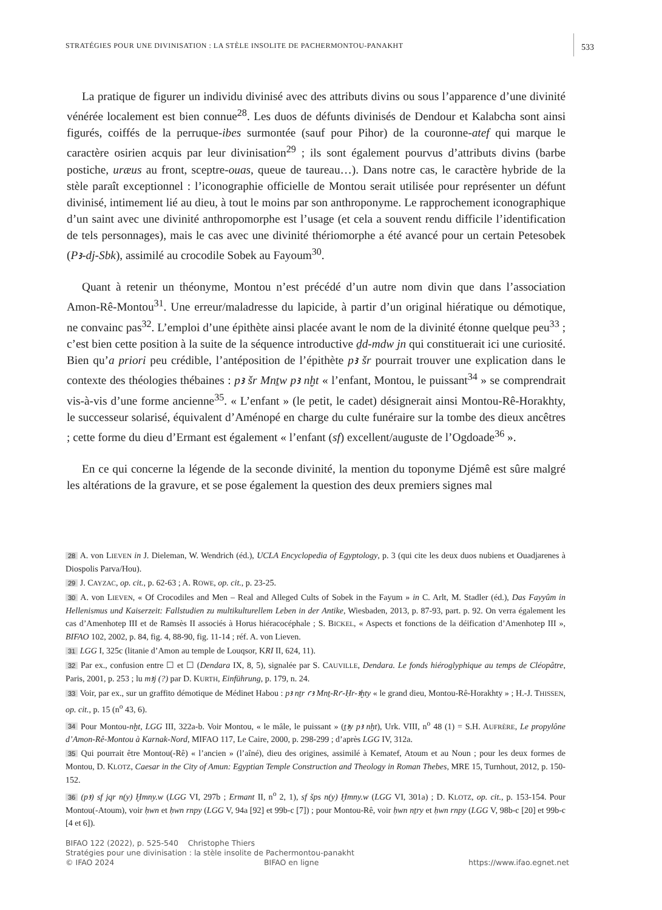STRATÉGIES POUR UNE DIVINISATION : LA STÈLE INSOLITE DE PACHERMONTOU-PANAKHT 533
La pratique de figurer un individu divinisé avec des attributs divins ou sous l’apparence d’une divinité vénérée localement est bien connue<sup>28</sup>. Les duos de défunts divinisés de Dendour et Kalabcha sont ainsi figurés, coiffés de la perruque-ibes surmontée (sauf pour Pihor) de la couronne-atef qui marque le caractère osirien acquis par leur divinisation<sup>29</sup> ; ils sont également pourvus d’attributs divins (barbe postiche, uræus au front, sceptre-ouas, queue de taureau…). Dans notre cas, le caractère hybride de la stèle paraît exceptionnel : l’iconographie officielle de Montou serait utilisée pour représenter un défunt divinisé, intimement lié au dieu, à tout le moins par son anthroponyme. Le rapprochement iconographique d’un saint avec une divinité anthropomorphe est l’usage (et cela a souvent rendu difficile l’identification de tels personnages), mais le cas avec une divinité thériomorphe a été avancé pour un certain Petesobek (Pꜣ-dj-Sbk), assimilé au crocodile Sobek au Fayoum<sup>30</sup>.
Quant à retenir un théonyme, Montou n’est précédé d’un autre nom divin que dans l’association Amon-Rê-Montou<sup>31</sup>. Une erreur/maladresse du lapicide, à partir d’un original hiératique ou démotique, ne convainc pas<sup>32</sup>. L’emploi d’une épithète ainsi placée avant le nom de la divinité étonne quelque peu<sup>33</sup> ; c’est bien cette position à la suite de la séquence introductive ḏd-mdw jn qui constituerait ici une curiosité. Bien qu’a priori peu crédible, l’antéposition de l’épithète pꜣ šr pourrait trouver une explication dans le contexte des théologies thébaines : pꜣ šr Mnṯw pꜣ nḫt « l’enfant, Montou, le puissant<sup>34</sup> » se comprendrait vis-à-vis d’une forme ancienne<sup>35</sup>. « L’enfant » (le petit, le cadet) désignerait ainsi Montou-Rê-Horakhty, le successeur solarisé, équivalent d’Aménopé en charge du culte funéraire sur la tombe des dieux ancêtres ; cette forme du dieu d’Ermant est également « l’enfant (sf) excellent/auguste de l’Ogdoade<sup>36</sup> ».
En ce qui concerne la légende de la seconde divinité, la mention du toponyme Djémê est sûre malgré les altérations de la gravure, et se pose également la question des deux premiers signes mal
28 A. von LIEVEN in J. Dieleman, W. Wendrich (éd.), UCLA Encyclopedia of Egyptology, p. 3 (qui cite les deux duos nubiens et Ouadjarenes à Diospolis Parva/Hou).
29 J. CAYZAC, op. cit., p. 62-63 ; A. ROWE, op. cit., p. 23-25.
30 A. von LIEVEN, « Of Crocodiles and Men – Real and Alleged Cults of Sobek in the Fayum » in C. Arlt, M. Stadler (éd.), Das Fayyûm in Hellenismus und Kaiserzeit: Fallstudien zu multikulturellem Leben in der Antike, Wiesbaden, 2013, p. 87-93, part. p. 92. On verra également les cas d’Amenhotep III et de Ramsès II associés à Horus hiéracocéphale ; S. BICKEL, « Aspects et fonctions de la déification d’Amenhotep III », BIFAO 102, 2002, p. 84, fig. 4, 88-90, fig. 11-14 ; réf. A. von Lieven.
31 LGG I, 325c (litanie d’Amon au temple de Louqsor, KRI II, 624, 11).
32 Par ex., confusion entre ☐ et ☐ (Dendara IX, 8, 5), signalée par S. CAUVILLE, Dendara. Le fonds hiéroglyphique au temps de Cléopâtre, Paris, 2001, p. 253 ; lu mꜣj (?) par D. KURTH, Einführung, p. 179, n. 24.
33 Voir, par ex., sur un graffito démotique de Médinet Habou : pꜣ nṯr ꜥꜣ Mnṯ-Rꜥ-Ḥr-ꜣḫty « le grand dieu, Montou-Rê-Horakhty » ; H.-J. THISSEN, op. cit., p. 15 (n<sup>o</sup> 43, 6).
34 Pour Montou-nḫt, LGG III, 322a-b. Voir Montou, « le mâle, le puissant » (ṯꜣy pꜣ nḫt), Urk. VIII, n<sup>o</sup> 48 (1) = S.H. AUFRÈRE, Le propylône d’Amon-Rê-Montou à Karnak-Nord, MIFAO 117, Le Caire, 2000, p. 298-299 ; d’après LGG IV, 312a.
35 Qui pourrait être Montou(-Rê) « l’ancien » (l’aîné), dieu des origines, assimilé à Kematef, Atoum et au Noun ; pour les deux formes de Montou, D. KLOTZ, Caesar in the City of Amun: Egyptian Temple Construction and Theology in Roman Thebes, MRE 15, Turnhout, 2012, p. 150-152.
36 (pꜣ) sf jqr n(y) Ḫmny.w (LGG VI, 297b ; Ermant II, n<sup>o</sup> 2, 1), sf šps n(y) Ḫmny.w (LGG VI, 301a) ; D. KLOTZ, op. cit., p. 153-154. Pour Montou(-Atoum), voir ḥwn et ḥwn rnpy (LGG V, 94a [92] et 99b-c [7]) ; pour Montou-Rê, voir ḥwn nṯry et ḥwn rnpy (LGG V, 98b-c [20] et 99b-c [4 et 6]).
BIFAO 122 (2022), p. 525-540 Christophe Thiers
Stratégies pour une divinisation : la stèle insolite de Pachermontou-panakht
© IFAO 2024 BIFAO en ligne https://www.ifao.egnet.net